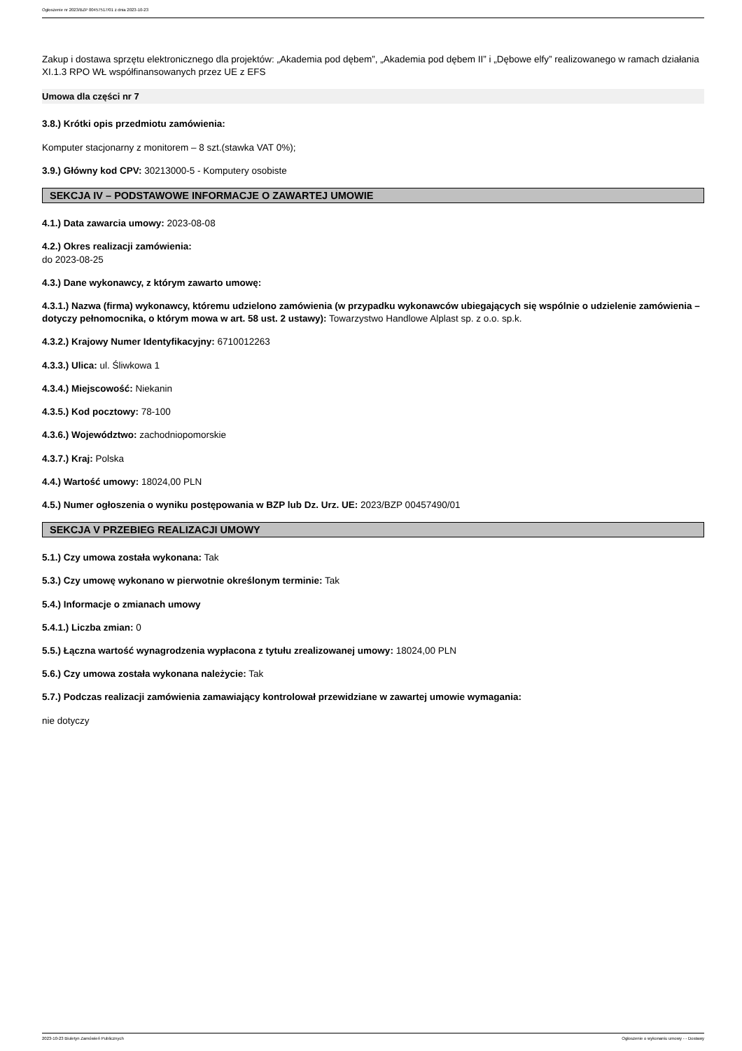Ogłoszenie nr 2023/BZP 00457517/01 z dnia 2023-10-23
Zakup i dostawa sprzętu elektronicznego dla projektów: „Akademia pod dębem”, „Akademia pod dębem II” i „Dębowe elfy” realizowanego w ramach działania XI.1.3 RPO WŁ współfinansowanych przez UE z EFS
Umowa dla części nr 7
3.8.) Krótki opis przedmiotu zamówienia:
Komputer stacjonarny z monitorem – 8 szt.(stawka VAT 0%);
3.9.) Główny kod CPV: 30213000-5 - Komputery osobiste
SEKCJA IV – PODSTAWOWE INFORMACJE O ZAWARTEJ UMOWIE
4.1.) Data zawarcia umowy: 2023-08-08
4.2.) Okres realizacji zamówienia:
do 2023-08-25
4.3.) Dane wykonawcy, z którym zawarto umowę:
4.3.1.) Nazwa (firma) wykonawcy, któremu udzielono zamówienia (w przypadku wykonawców ubiegających się wspólnie o udzielenie zamówienia – dotyczy pełnomocnika, o którym mowa w art. 58 ust. 2 ustawy): Towarzystwo Handlowe Alplast sp. z o.o. sp.k.
4.3.2.) Krajowy Numer Identyfikacyjny: 6710012263
4.3.3.) Ulica: ul. Śliwkowa 1
4.3.4.) Miejscowość: Niekanin
4.3.5.) Kod pocztowy: 78-100
4.3.6.) Województwo: zachodniopomorskie
4.3.7.) Kraj: Polska
4.4.) Wartość umowy: 18024,00 PLN
4.5.) Numer ogłoszenia o wyniku postępowania w BZP lub Dz. Urz. UE: 2023/BZP 00457490/01
SEKCJA V PRZEBIEG REALIZACJI UMOWY
5.1.) Czy umowa została wykonana: Tak
5.3.) Czy umowę wykonano w pierwotnie określonym terminie: Tak
5.4.) Informacje o zmianach umowy
5.4.1.) Liczba zmian: 0
5.5.) Łączna wartość wynagrodzenia wypłacona z tytułu zrealizowanej umowy: 18024,00 PLN
5.6.) Czy umowa została wykonana należycie: Tak
5.7.) Podczas realizacji zamówienia zamawiający kontrolował przewidziane w zawartej umowie wymagania:
nie dotyczy
2023-10-23 Biuletyn Zamówień Publicznych Ogłoszenie o wykonaniu umowy - - Dostawy